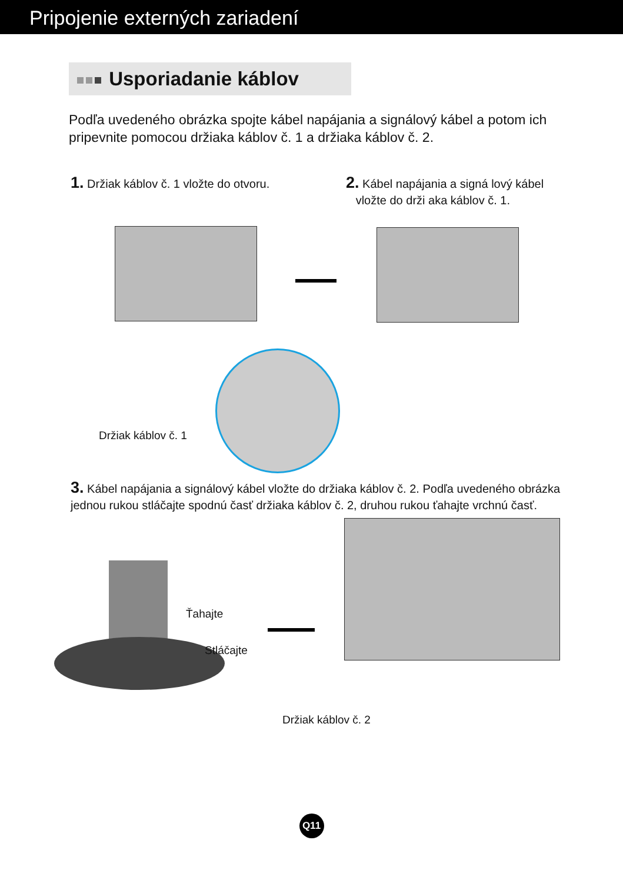Pripojenie externých zariadení
Usporiadanie káblov
Podľa uvedeného obrázka spojte kábel napájania a signálový kábel a potom ich pripevnite pomocou držiaka káblov č. 1 a držiaka káblov č. 2.
1. Držiak káblov č. 1 vložte do otvoru.
2. Kábel napájania a signá lový kábel
vložte do drži aka káblov č. 1.
Držiak káblov č. 1
3. Kábel napájania a signálový kábel vložte do držiaka káblov č. 2. Podľa uvedeného obrázka jednou rukou stláčajte spodnú časť držiaka káblov č. 2, druhou rukou ťahajte vrchnú časť.
Ťahajte
Stláčajte
Držiak káblov č. 2
Q11